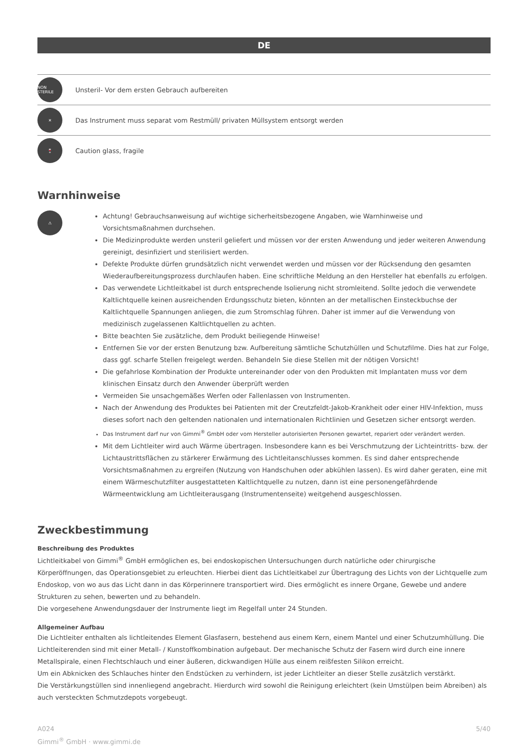DE
NON STERILE
Unsteril- Vor dem ersten Gebrauch aufbereiten
✕
Das Instrument muss separat vom Restmüll/ privaten Müllsystem entsorgt werden
🍷
Caution glass, fragile
Warnhinweise
⚠
Achtung! Gebrauchsanweisung auf wichtige sicherheitsbezogene Angaben, wie Warnhinweise und Vorsichtsmaßnahmen durchsehen.
Die Medizinprodukte werden unsteril geliefert und müssen vor der ersten Anwendung und jeder weiteren Anwendung gereinigt, desinfiziert und sterilisiert werden.
Defekte Produkte dürfen grundsätzlich nicht verwendet werden und müssen vor der Rücksendung den gesamten Wiederaufbereitungsprozess durchlaufen haben. Eine schriftliche Meldung an den Hersteller hat ebenfalls zu erfolgen.
Das verwendete Lichtleitkabel ist durch entsprechende Isolierung nicht stromleitend. Sollte jedoch die verwendete Kaltlichtquelle keinen ausreichenden Erdungsschutz bieten, könnten an der metallischen Einsteckbuchse der Kaltlichtquelle Spannungen anliegen, die zum Stromschlag führen. Daher ist immer auf die Verwendung von medizinisch zugelassenen Kaltlichtquellen zu achten.
Bitte beachten Sie zusätzliche, dem Produkt beiliegende Hinweise!
Entfernen Sie vor der ersten Benutzung bzw. Aufbereitung sämtliche Schutzhüllen und Schutzfilme. Dies hat zur Folge, dass ggf. scharfe Stellen freigelegt werden. Behandeln Sie diese Stellen mit der nötigen Vorsicht!
Die gefahrlose Kombination der Produkte untereinander oder von den Produkten mit Implantaten muss vor dem klinischen Einsatz durch den Anwender überprüft werden
Vermeiden Sie unsachgemäßes Werfen oder Fallenlassen von Instrumenten.
Nach der Anwendung des Produktes bei Patienten mit der Creutzfeldt-Jakob-Krankheit oder einer HIV-Infektion, muss dieses sofort nach den geltenden nationalen und internationalen Richtlinien und Gesetzen sicher entsorgt werden.
Das Instrument darf nur von Gimmi<sup>®</sup> GmbH oder vom Hersteller autorisierten Personen gewartet, repariert oder verändert werden.
Mit dem Lichtleiter wird auch Wärme übertragen. Insbesondere kann es bei Verschmutzung der Lichteintritts- bzw. der Lichtaustrittsflächen zu stärkerer Erwärmung des Lichtleitanschlusses kommen. Es sind daher entsprechende Vorsichtsmaßnahmen zu ergreifen (Nutzung von Handschuhen oder abkühlen lassen). Es wird daher geraten, eine mit einem Wärmeschutzfilter ausgestatteten Kaltlichtquelle zu nutzen, dann ist eine personengefährdende Wärmeentwicklung am Lichtleiterausgang (Instrumentenseite) weitgehend ausgeschlossen.
Zweckbestimmung
Beschreibung des Produktes
Lichtleitkabel von Gimmi<sup>®</sup> GmbH ermöglichen es, bei endoskopischen Untersuchungen durch natürliche oder chirurgische Körperöffnungen, das Operationsgebiet zu erleuchten. Hierbei dient das Lichtleitkabel zur Übertragung des Lichts von der Lichtquelle zum Endoskop, von wo aus das Licht dann in das Körperinnere transportiert wird. Dies ermöglicht es innere Organe, Gewebe und andere Strukturen zu sehen, bewerten und zu behandeln.
Die vorgesehene Anwendungsdauer der Instrumente liegt im Regelfall unter 24 Stunden.
Allgemeiner Aufbau
Die Lichtleiter enthalten als lichtleitendes Element Glasfasern, bestehend aus einem Kern, einem Mantel und einer Schutzumhüllung. Die Lichtleiterenden sind mit einer Metall- / Kunstoffkombination aufgebaut. Der mechanische Schutz der Fasern wird durch eine innere Metallspirale, einen Flechtschlauch und einer äußeren, dickwandigen Hülle aus einem reißfesten Silikon erreicht.
Um ein Abknicken des Schlauches hinter den Endstücken zu verhindern, ist jeder Lichtleiter an dieser Stelle zusätzlich verstärkt.
Die Verstärkungstüllen sind innenliegend angebracht. Hierdurch wird sowohl die Reinigung erleichtert (kein Umstülpen beim Abreiben) als auch versteckten Schmutzdepots vorgebeugt.
A024
Gimmi<sup>®</sup> GmbH · www.gimmi.de
5/40